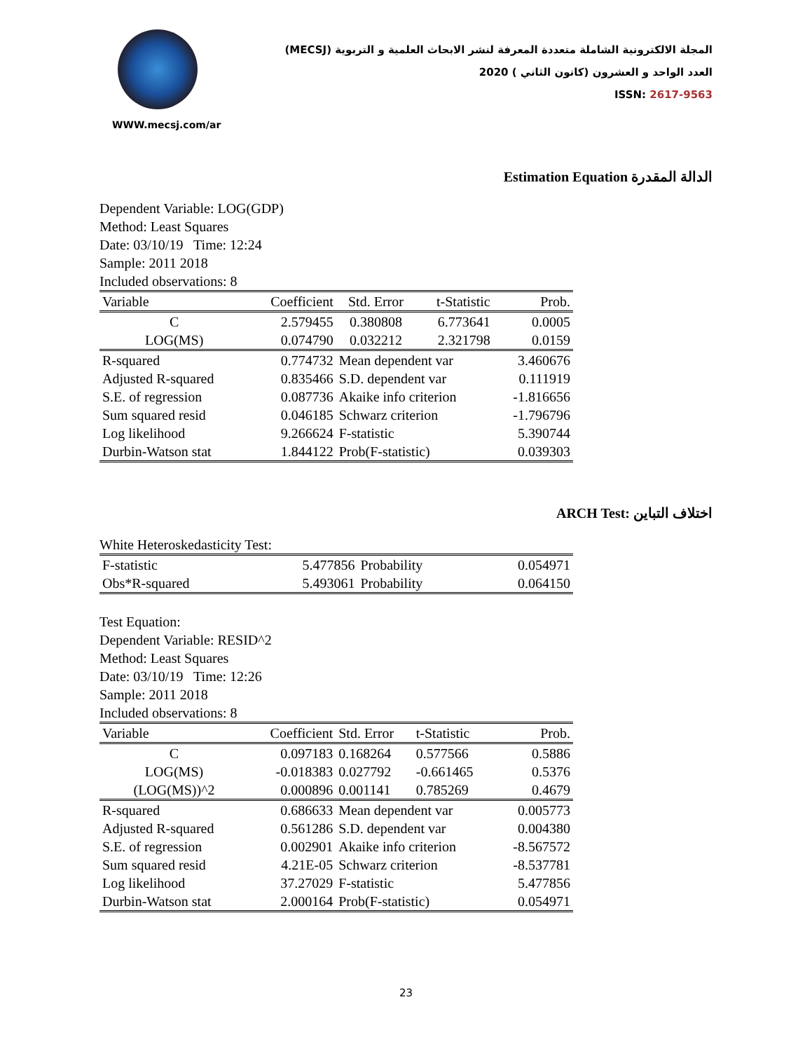WWW.mecsj.com/ar
المجلة الالكترونية الشاملة متعددة المعرفة لنشر الابحاث العلمية و التربوية (MECSJ)
العدد الواحد و العشرون (كانون الثاني ) 2020
ISSN: 2617-9563
Estimation Equation الدالة المقدرة
Dependent Variable: LOG(GDP)
Method: Least Squares
Date: 03/10/19 Time: 12:24
Sample: 2011 2018
Included observations: 8
| Variable | Coefficient | Std. Error | t-Statistic | Prob. |
| --- | --- | --- | --- | --- |
| C | 2.579455 | 0.380808 | 6.773641 | 0.0005 |
| LOG(MS) | 0.074790 | 0.032212 | 2.321798 | 0.0159 |
| R-squared | 0.774732 | Mean dependent var | | 3.460676 |
| Adjusted R-squared | 0.835466 | S.D. dependent var | | 0.111919 |
| S.E. of regression | 0.087736 | Akaike info criterion | | -1.816656 |
| Sum squared resid | 0.046185 | Schwarz criterion | | -1.796796 |
| Log likelihood | 9.266624 | F-statistic | | 5.390744 |
| Durbin-Watson stat | 1.844122 | Prob(F-statistic) | | 0.039303 |
ARCH Test: اختلاف التباين
White Heteroskedasticity Test:
| F-statistic | 5.477856 | Probability | 0.054971 |
| Obs*R-squared | 5.493061 | Probability | 0.064150 |
Test Equation:
Dependent Variable: RESID^2
Method: Least Squares
Date: 03/10/19 Time: 12:26
Sample: 2011 2018
Included observations: 8
| Variable | Coefficient | Std. Error | t-Statistic | Prob. |
| --- | --- | --- | --- | --- |
| C | 0.097183 | 0.168264 | 0.577566 | 0.5886 |
| LOG(MS) | -0.018383 | 0.027792 | -0.661465 | 0.5376 |
| (LOG(MS))^2 | 0.000896 | 0.001141 | 0.785269 | 0.4679 |
| R-squared | 0.686633 | Mean dependent var | | 0.005773 |
| Adjusted R-squared | 0.561286 | S.D. dependent var | | 0.004380 |
| S.E. of regression | 0.002901 | Akaike info criterion | | -8.567572 |
| Sum squared resid | 4.21E-05 | Schwarz criterion | | -8.537781 |
| Log likelihood | 37.27029 | F-statistic | | 5.477856 |
| Durbin-Watson stat | 2.000164 | Prob(F-statistic) | | 0.054971 |
23